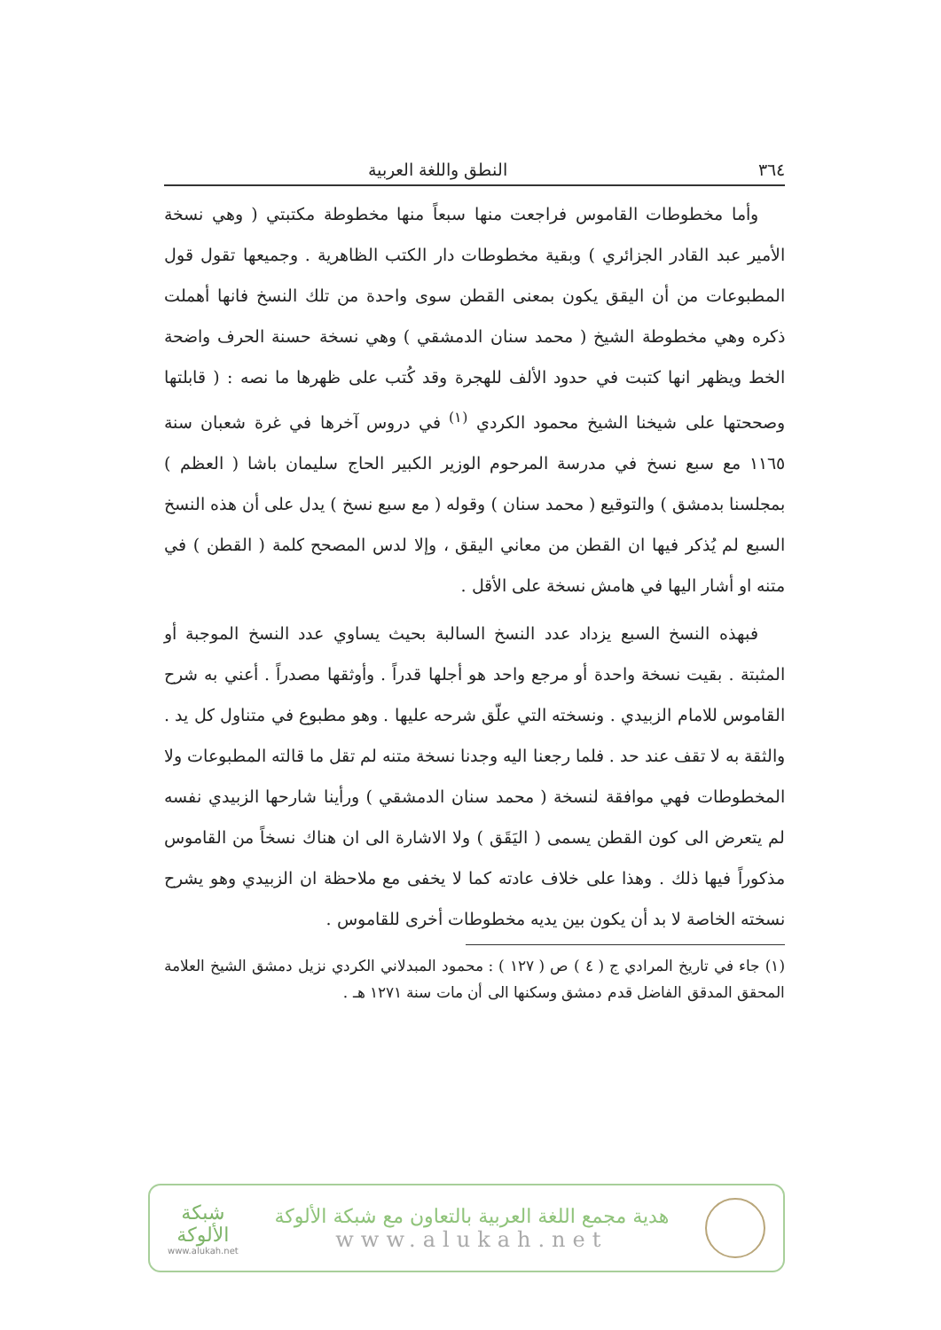٣٦٤ النطق واللغة العربية
وأما مخطوطات القاموس فراجعت منها سبعاً منها مخطوطة مكتبتي ( وهي نسخة الأمير عبد القادر الجزائري ) وبقية مخطوطات دار الكتب الظاهرية . وجميعها تقول قول المطبوعات من أن اليقق يكون بمعنى القطن سوى واحدة من تلك النسخ فانها أهملت ذكره وهي مخطوطة الشيخ ( محمد سنان الدمشقي ) وهي نسخة حسنة الحرف واضحة الخط ويظهر انها كتبت في حدود الألف للهجرة وقد كُتب على ظهرها ما نصه : ( قابلتها وصححتها على شيخنا الشيخ محمود الكردي <sup>(١)</sup> في دروس آخرها في غرة شعبان سنة ١١٦٥ مع سبع نسخ في مدرسة المرحوم الوزير الكبير الحاج سليمان باشا ( العظم ) بمجلسنا بدمشق ) والتوقيع ( محمد سنان ) وقوله ( مع سبع نسخ ) يدل على أن هذه النسخ السبع لم يُذكر فيها ان القطن من معاني اليقق ، وإلا لدس المصحح كلمة ( القطن ) في متنه او أشار اليها في هامش نسخة على الأقل .
فبهذه النسخ السبع يزداد عدد النسخ السالبة بحيث يساوي عدد النسخ الموجبة أو المثبتة . بقيت نسخة واحدة أو مرجع واحد هو أجلها قدراً . وأوثقها مصدراً . أعني به شرح القاموس للامام الزبيدي . ونسخته التي علّق شرحه عليها . وهو مطبوع في متناول كل يد . والثقة به لا تقف عند حد . فلما رجعنا اليه وجدنا نسخة متنه لم تقل ما قالته المطبوعات ولا المخطوطات فهي موافقة لنسخة ( محمد سنان الدمشقي ) ورأينا شارحها الزبيدي نفسه لم يتعرض الى كون القطن يسمى ( اليَقَق ) ولا الاشارة الى ان هناك نسخاً من القاموس مذكوراً فيها ذلك . وهذا على خلاف عادته كما لا يخفى مع ملاحظة ان الزبيدي وهو يشرح نسخته الخاصة لا بد أن يكون بين يديه مخطوطات أخرى للقاموس .
(١) جاء في تاريخ المرادي ج ( ٤ ) ص ( ١٢٧ ) : محمود المبدلاني الكردي نزيل دمشق الشيخ العلامة المحقق المدقق الفاضل قدم دمشق وسكنها الى أن مات سنة ١٢٧١ هـ .
شبكة
الألوكة
www.alukah.net
هدية مجمع اللغة العربية بالتعاون مع شبكة الألوكة
www.alukah.net